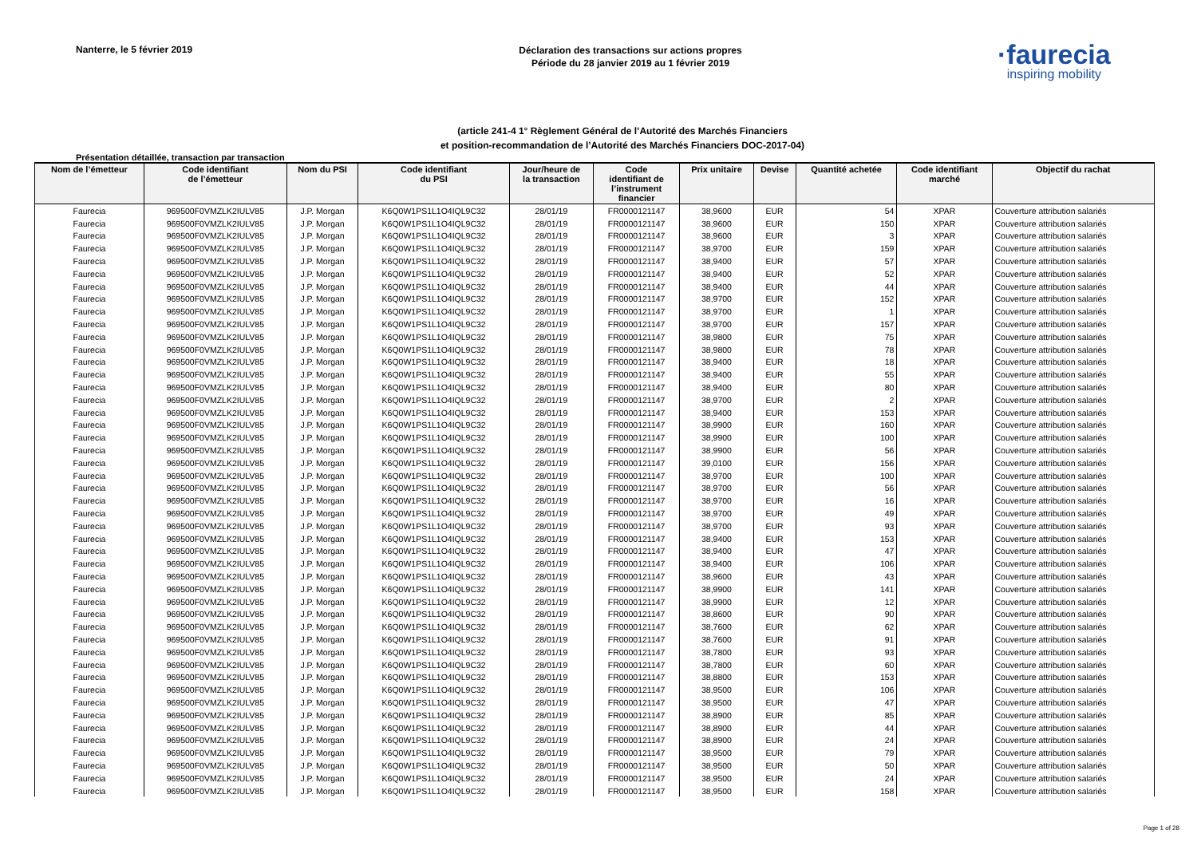Nanterre, le 5 février 2019
Déclaration des transactions sur actions propres
Période du 28 janvier 2019 au 1 février 2019
·faurecia
inspiring mobility
(article 241-4 1° Règlement Général de l’Autorité des Marchés Financiers
et position-recommandation de l’Autorité des Marchés Financiers DOC-2017-04)
Présentation détaillée, transaction par transaction
| Nom de l’émetteur | Code identifiant de l’émetteur | Nom du PSI | Code identifiant du PSI | Jour/heure de la transaction | Code identifiant de l’instrument financier | Prix unitaire | Devise | Quantité achetée | Code identifiant marché | Objectif du rachat |
| --- | --- | --- | --- | --- | --- | --- | --- | --- | --- | --- |
| Faurecia | 969500F0VMZLK2IULV85 | J.P. Morgan | K6Q0W1PS1L1O4IQL9C32 | 28/01/19 | FR0000121147 | 38,9600 | EUR | 54 | XPAR | Couverture attribution salariés |
| Faurecia | 969500F0VMZLK2IULV85 | J.P. Morgan | K6Q0W1PS1L1O4IQL9C32 | 28/01/19 | FR0000121147 | 38,9600 | EUR | 150 | XPAR | Couverture attribution salariés |
| Faurecia | 969500F0VMZLK2IULV85 | J.P. Morgan | K6Q0W1PS1L1O4IQL9C32 | 28/01/19 | FR0000121147 | 38,9600 | EUR | 3 | XPAR | Couverture attribution salariés |
| Faurecia | 969500F0VMZLK2IULV85 | J.P. Morgan | K6Q0W1PS1L1O4IQL9C32 | 28/01/19 | FR0000121147 | 38,9700 | EUR | 159 | XPAR | Couverture attribution salariés |
| Faurecia | 969500F0VMZLK2IULV85 | J.P. Morgan | K6Q0W1PS1L1O4IQL9C32 | 28/01/19 | FR0000121147 | 38,9400 | EUR | 57 | XPAR | Couverture attribution salariés |
| Faurecia | 969500F0VMZLK2IULV85 | J.P. Morgan | K6Q0W1PS1L1O4IQL9C32 | 28/01/19 | FR0000121147 | 38,9400 | EUR | 52 | XPAR | Couverture attribution salariés |
| Faurecia | 969500F0VMZLK2IULV85 | J.P. Morgan | K6Q0W1PS1L1O4IQL9C32 | 28/01/19 | FR0000121147 | 38,9400 | EUR | 44 | XPAR | Couverture attribution salariés |
| Faurecia | 969500F0VMZLK2IULV85 | J.P. Morgan | K6Q0W1PS1L1O4IQL9C32 | 28/01/19 | FR0000121147 | 38,9700 | EUR | 152 | XPAR | Couverture attribution salariés |
| Faurecia | 969500F0VMZLK2IULV85 | J.P. Morgan | K6Q0W1PS1L1O4IQL9C32 | 28/01/19 | FR0000121147 | 38,9700 | EUR | 1 | XPAR | Couverture attribution salariés |
| Faurecia | 969500F0VMZLK2IULV85 | J.P. Morgan | K6Q0W1PS1L1O4IQL9C32 | 28/01/19 | FR0000121147 | 38,9700 | EUR | 157 | XPAR | Couverture attribution salariés |
| Faurecia | 969500F0VMZLK2IULV85 | J.P. Morgan | K6Q0W1PS1L1O4IQL9C32 | 28/01/19 | FR0000121147 | 38,9800 | EUR | 75 | XPAR | Couverture attribution salariés |
| Faurecia | 969500F0VMZLK2IULV85 | J.P. Morgan | K6Q0W1PS1L1O4IQL9C32 | 28/01/19 | FR0000121147 | 38,9800 | EUR | 78 | XPAR | Couverture attribution salariés |
| Faurecia | 969500F0VMZLK2IULV85 | J.P. Morgan | K6Q0W1PS1L1O4IQL9C32 | 28/01/19 | FR0000121147 | 38,9400 | EUR | 18 | XPAR | Couverture attribution salariés |
| Faurecia | 969500F0VMZLK2IULV85 | J.P. Morgan | K6Q0W1PS1L1O4IQL9C32 | 28/01/19 | FR0000121147 | 38,9400 | EUR | 55 | XPAR | Couverture attribution salariés |
| Faurecia | 969500F0VMZLK2IULV85 | J.P. Morgan | K6Q0W1PS1L1O4IQL9C32 | 28/01/19 | FR0000121147 | 38,9400 | EUR | 80 | XPAR | Couverture attribution salariés |
| Faurecia | 969500F0VMZLK2IULV85 | J.P. Morgan | K6Q0W1PS1L1O4IQL9C32 | 28/01/19 | FR0000121147 | 38,9700 | EUR | 2 | XPAR | Couverture attribution salariés |
| Faurecia | 969500F0VMZLK2IULV85 | J.P. Morgan | K6Q0W1PS1L1O4IQL9C32 | 28/01/19 | FR0000121147 | 38,9400 | EUR | 153 | XPAR | Couverture attribution salariés |
| Faurecia | 969500F0VMZLK2IULV85 | J.P. Morgan | K6Q0W1PS1L1O4IQL9C32 | 28/01/19 | FR0000121147 | 38,9900 | EUR | 160 | XPAR | Couverture attribution salariés |
| Faurecia | 969500F0VMZLK2IULV85 | J.P. Morgan | K6Q0W1PS1L1O4IQL9C32 | 28/01/19 | FR0000121147 | 38,9900 | EUR | 100 | XPAR | Couverture attribution salariés |
| Faurecia | 969500F0VMZLK2IULV85 | J.P. Morgan | K6Q0W1PS1L1O4IQL9C32 | 28/01/19 | FR0000121147 | 38,9900 | EUR | 56 | XPAR | Couverture attribution salariés |
| Faurecia | 969500F0VMZLK2IULV85 | J.P. Morgan | K6Q0W1PS1L1O4IQL9C32 | 28/01/19 | FR0000121147 | 39,0100 | EUR | 156 | XPAR | Couverture attribution salariés |
| Faurecia | 969500F0VMZLK2IULV85 | J.P. Morgan | K6Q0W1PS1L1O4IQL9C32 | 28/01/19 | FR0000121147 | 38,9700 | EUR | 100 | XPAR | Couverture attribution salariés |
| Faurecia | 969500F0VMZLK2IULV85 | J.P. Morgan | K6Q0W1PS1L1O4IQL9C32 | 28/01/19 | FR0000121147 | 38,9700 | EUR | 56 | XPAR | Couverture attribution salariés |
| Faurecia | 969500F0VMZLK2IULV85 | J.P. Morgan | K6Q0W1PS1L1O4IQL9C32 | 28/01/19 | FR0000121147 | 38,9700 | EUR | 16 | XPAR | Couverture attribution salariés |
| Faurecia | 969500F0VMZLK2IULV85 | J.P. Morgan | K6Q0W1PS1L1O4IQL9C32 | 28/01/19 | FR0000121147 | 38,9700 | EUR | 49 | XPAR | Couverture attribution salariés |
| Faurecia | 969500F0VMZLK2IULV85 | J.P. Morgan | K6Q0W1PS1L1O4IQL9C32 | 28/01/19 | FR0000121147 | 38,9700 | EUR | 93 | XPAR | Couverture attribution salariés |
| Faurecia | 969500F0VMZLK2IULV85 | J.P. Morgan | K6Q0W1PS1L1O4IQL9C32 | 28/01/19 | FR0000121147 | 38,9400 | EUR | 153 | XPAR | Couverture attribution salariés |
| Faurecia | 969500F0VMZLK2IULV85 | J.P. Morgan | K6Q0W1PS1L1O4IQL9C32 | 28/01/19 | FR0000121147 | 38,9400 | EUR | 47 | XPAR | Couverture attribution salariés |
| Faurecia | 969500F0VMZLK2IULV85 | J.P. Morgan | K6Q0W1PS1L1O4IQL9C32 | 28/01/19 | FR0000121147 | 38,9400 | EUR | 106 | XPAR | Couverture attribution salariés |
| Faurecia | 969500F0VMZLK2IULV85 | J.P. Morgan | K6Q0W1PS1L1O4IQL9C32 | 28/01/19 | FR0000121147 | 38,9600 | EUR | 43 | XPAR | Couverture attribution salariés |
| Faurecia | 969500F0VMZLK2IULV85 | J.P. Morgan | K6Q0W1PS1L1O4IQL9C32 | 28/01/19 | FR0000121147 | 38,9900 | EUR | 141 | XPAR | Couverture attribution salariés |
| Faurecia | 969500F0VMZLK2IULV85 | J.P. Morgan | K6Q0W1PS1L1O4IQL9C32 | 28/01/19 | FR0000121147 | 38,9900 | EUR | 12 | XPAR | Couverture attribution salariés |
| Faurecia | 969500F0VMZLK2IULV85 | J.P. Morgan | K6Q0W1PS1L1O4IQL9C32 | 28/01/19 | FR0000121147 | 38,8600 | EUR | 90 | XPAR | Couverture attribution salariés |
| Faurecia | 969500F0VMZLK2IULV85 | J.P. Morgan | K6Q0W1PS1L1O4IQL9C32 | 28/01/19 | FR0000121147 | 38,7600 | EUR | 62 | XPAR | Couverture attribution salariés |
| Faurecia | 969500F0VMZLK2IULV85 | J.P. Morgan | K6Q0W1PS1L1O4IQL9C32 | 28/01/19 | FR0000121147 | 38,7600 | EUR | 91 | XPAR | Couverture attribution salariés |
| Faurecia | 969500F0VMZLK2IULV85 | J.P. Morgan | K6Q0W1PS1L1O4IQL9C32 | 28/01/19 | FR0000121147 | 38,7800 | EUR | 93 | XPAR | Couverture attribution salariés |
| Faurecia | 969500F0VMZLK2IULV85 | J.P. Morgan | K6Q0W1PS1L1O4IQL9C32 | 28/01/19 | FR0000121147 | 38,7800 | EUR | 60 | XPAR | Couverture attribution salariés |
| Faurecia | 969500F0VMZLK2IULV85 | J.P. Morgan | K6Q0W1PS1L1O4IQL9C32 | 28/01/19 | FR0000121147 | 38,8800 | EUR | 153 | XPAR | Couverture attribution salariés |
| Faurecia | 969500F0VMZLK2IULV85 | J.P. Morgan | K6Q0W1PS1L1O4IQL9C32 | 28/01/19 | FR0000121147 | 38,9500 | EUR | 106 | XPAR | Couverture attribution salariés |
| Faurecia | 969500F0VMZLK2IULV85 | J.P. Morgan | K6Q0W1PS1L1O4IQL9C32 | 28/01/19 | FR0000121147 | 38,9500 | EUR | 47 | XPAR | Couverture attribution salariés |
| Faurecia | 969500F0VMZLK2IULV85 | J.P. Morgan | K6Q0W1PS1L1O4IQL9C32 | 28/01/19 | FR0000121147 | 38,8900 | EUR | 85 | XPAR | Couverture attribution salariés |
| Faurecia | 969500F0VMZLK2IULV85 | J.P. Morgan | K6Q0W1PS1L1O4IQL9C32 | 28/01/19 | FR0000121147 | 38,8900 | EUR | 44 | XPAR | Couverture attribution salariés |
| Faurecia | 969500F0VMZLK2IULV85 | J.P. Morgan | K6Q0W1PS1L1O4IQL9C32 | 28/01/19 | FR0000121147 | 38,8900 | EUR | 24 | XPAR | Couverture attribution salariés |
| Faurecia | 969500F0VMZLK2IULV85 | J.P. Morgan | K6Q0W1PS1L1O4IQL9C32 | 28/01/19 | FR0000121147 | 38,9500 | EUR | 79 | XPAR | Couverture attribution salariés |
| Faurecia | 969500F0VMZLK2IULV85 | J.P. Morgan | K6Q0W1PS1L1O4IQL9C32 | 28/01/19 | FR0000121147 | 38,9500 | EUR | 50 | XPAR | Couverture attribution salariés |
| Faurecia | 969500F0VMZLK2IULV85 | J.P. Morgan | K6Q0W1PS1L1O4IQL9C32 | 28/01/19 | FR0000121147 | 38,9500 | EUR | 24 | XPAR | Couverture attribution salariés |
| Faurecia | 969500F0VMZLK2IULV85 | J.P. Morgan | K6Q0W1PS1L1O4IQL9C32 | 28/01/19 | FR0000121147 | 38,9500 | EUR | 158 | XPAR | Couverture attribution salariés |
Page 1 of 28